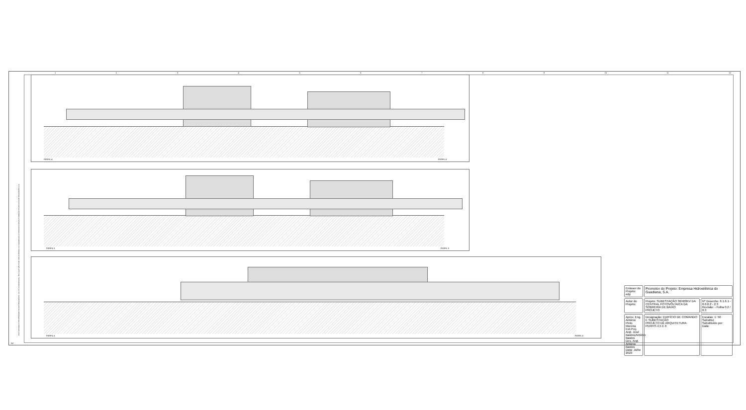123456789 10 11 12
ESTE DESENHO É PROPRIEDADE DA EDP RENOVÁVEIS, S.A. E É CONFIDENCIAL. PELO QUE NÃO PODE SER ALTERADO OU COMUNICADO A TERCEIROS SEM AUTORIZAÇÃO ESCRITA DA EDP RENOVÁVEIS, S.A.
PERFIL 4 PERFIL 4
PERFIL 5 PERFIL 5
PERFIL 6 PERFIL 6
Emissor do Projeto: edp
Promotor do Projeto: Empresa Hidroelétrica do Guadiana, S.A.
Autor do Projeto:
Projeto: SUBESTAÇÃO 30/400KV DA CENTRAL FOTOVOLTAICA DA SOBREIRA DE BAIXO
PROJETO
Nº Desenho: 6.1.6.1 - 0.0.6.2 - 2.3
Revisão: - Folha 0.2 / 0.3
Aprov. Eng. António Pinto Moreira
Est.Proj. Arqt. José Bastos|António Bastos
Des. Arqt. António Bastos
Data: Julho 2023
Designação: EDIFÍCIO DE COMANDO E SUBESTAÇÃO
PROJETO DE ARQUITETURA
PERFIS 4,5 E 6
Escalas: 1: 50
Substitui:
Substituído por:
Data:
A0